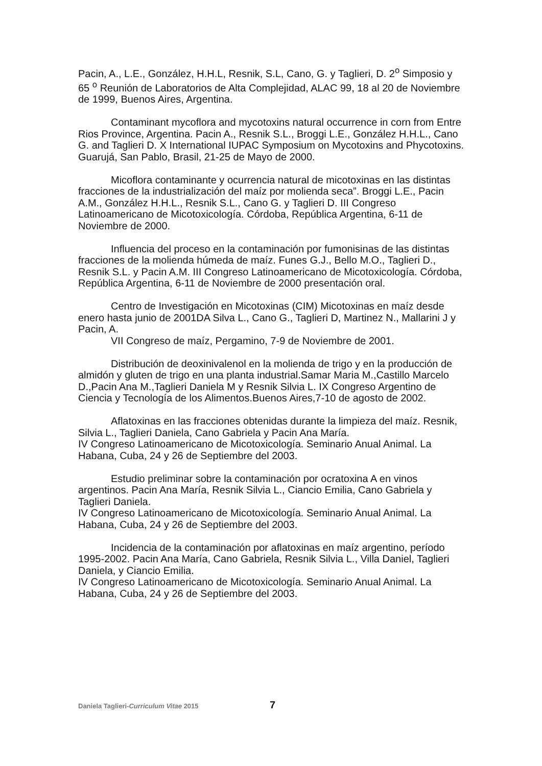Pacin, A., L.E., González, H.H.L, Resnik, S.L, Cano, G. y Taglieri, D. 2<sup>o</sup> Simposio y 65 <sup>o</sup> Reunión de Laboratorios de Alta Complejidad, ALAC 99, 18 al 20 de Noviembre de 1999, Buenos Aires, Argentina.
Contaminant mycoflora and mycotoxins natural occurrence in corn from Entre Rios Province, Argentina. Pacin A., Resnik S.L., Broggi L.E., González H.H.L., Cano G. and Taglieri D. X International IUPAC Symposium on Mycotoxins and Phycotoxins. Guarujá, San Pablo, Brasil, 21-25 de Mayo de 2000.
Micoflora contaminante y ocurrencia natural de micotoxinas en las distintas fracciones de la industrialización del maíz por molienda seca”. Broggi L.E., Pacin A.M., González H.H.L., Resnik S.L., Cano G. y Taglieri D. III Congreso Latinoamericano de Micotoxicología. Córdoba, República Argentina, 6-11 de Noviembre de 2000.
Influencia del proceso en la contaminación por fumonisinas de las distintas fracciones de la molienda húmeda de maíz. Funes G.J., Bello M.O., Taglieri D., Resnik S.L. y Pacin A.M. III Congreso Latinoamericano de Micotoxicología. Córdoba, República Argentina, 6-11 de Noviembre de 2000 presentación oral.
Centro de Investigación en Micotoxinas (CIM) Micotoxinas en maíz desde enero hasta junio de 2001DA Silva L., Cano G., Taglieri D, Martinez N., Mallarini J y Pacin, A.
VII Congreso de maíz, Pergamino, 7-9 de Noviembre de 2001.
Distribución de deoxinivalenol en la molienda de trigo y en la producción de almidón y gluten de trigo en una planta industrial.Samar Maria M.,Castillo Marcelo D.,Pacin Ana M.,Taglieri Daniela M y Resnik Silvia L. IX Congreso Argentino de Ciencia y Tecnología de los Alimentos.Buenos Aires,7-10 de agosto de 2002.
Aflatoxinas en las fracciones obtenidas durante la limpieza del maíz. Resnik, Silvia L., Taglieri Daniela, Cano Gabriela y Pacin Ana María.
IV Congreso Latinoamericano de Micotoxicología. Seminario Anual Animal. La Habana, Cuba, 24 y 26 de Septiembre del 2003.
Estudio preliminar sobre la contaminación por ocratoxina A en vinos argentinos. Pacin Ana María, Resnik Silvia L., Ciancio Emilia, Cano Gabriela y Taglieri Daniela.
IV Congreso Latinoamericano de Micotoxicología. Seminario Anual Animal. La Habana, Cuba, 24 y 26 de Septiembre del 2003.
Incidencia de la contaminación por aflatoxinas en maíz argentino, período 1995-2002. Pacin Ana María, Cano Gabriela, Resnik Silvia L., Villa Daniel, Taglieri Daniela, y Ciancio Emilia.
IV Congreso Latinoamericano de Micotoxicología. Seminario Anual Animal. La Habana, Cuba, 24 y 26 de Septiembre del 2003.
Daniela Taglieri-Curriculum Vitae 2015 7